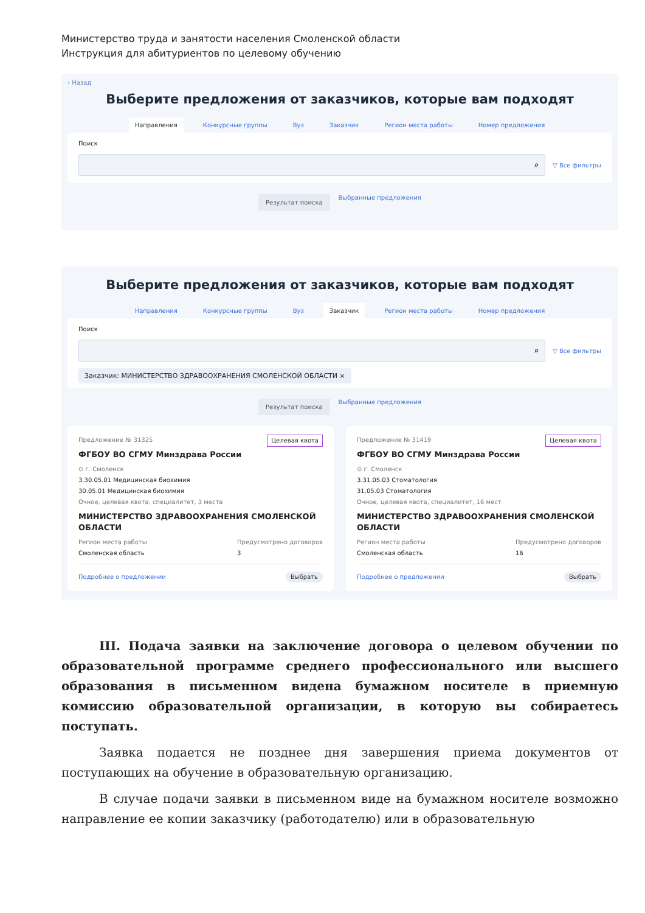Министерство труда и занятости населения Смоленской области
Инструкция для абитуриентов по целевому обучению
‹ Назад
Выберите предложения от заказчиков, которые вам подходят
Направления Конкурсные группы Вуз Заказчик Регион места работы Номер предложения
Поиск
⌕
▽ Все фильтры
Результат поиска Выбранные предложения
Выберите предложения от заказчиков, которые вам подходят
Направления Конкурсные группы Вуз Заказчик Регион места работы Номер предложения
Поиск
⌕
▽ Все фильтры
Заказчик: МИНИСТЕРСТВО ЗДРАВООХРАНЕНИЯ СМОЛЕНСКОЙ ОБЛАСТИ ×
Результат поиска Выбранные предложения
Целевая квота Предложение № 31325
ФГБОУ ВО СГМУ Минздрава России
⊙ г. Смоленск
3.30.05.01 Медицинская биохимия
30.05.01 Медицинская биохимия
Очное, целевая квота, специалитет, 3 места
МИНИСТЕРСТВО ЗДРАВООХРАНЕНИЯ СМОЛЕНСКОЙ ОБЛАСТИ
Регион места работы
Смоленская область
Предусмотрено договоров
3
Подробнее о предложении Выбрать
Целевая квота Предложение № 31419
ФГБОУ ВО СГМУ Минздрава России
⊙ г. Смоленск
3.31.05.03 Стоматология
31.05.03 Стоматология
Очное, целевая квота, специалитет, 16 мест
МИНИСТЕРСТВО ЗДРАВООХРАНЕНИЯ СМОЛЕНСКОЙ ОБЛАСТИ
Регион места работы
Смоленская область
Предусмотрено договоров
16
Подробнее о предложении Выбрать
III. Подача заявки на заключение договора о целевом обучении по образовательной программе среднего профессионального или высшего образования в письменном видена бумажном носителе в приемную комиссию образовательной организации, в которую вы собираетесь поступать.
Заявка подается не позднее дня завершения приема документов от поступающих на обучение в образовательную организацию.
В случае подачи заявки в письменном виде на бумажном носителе возможно направление ее копии заказчику (работодателю) или в образовательную